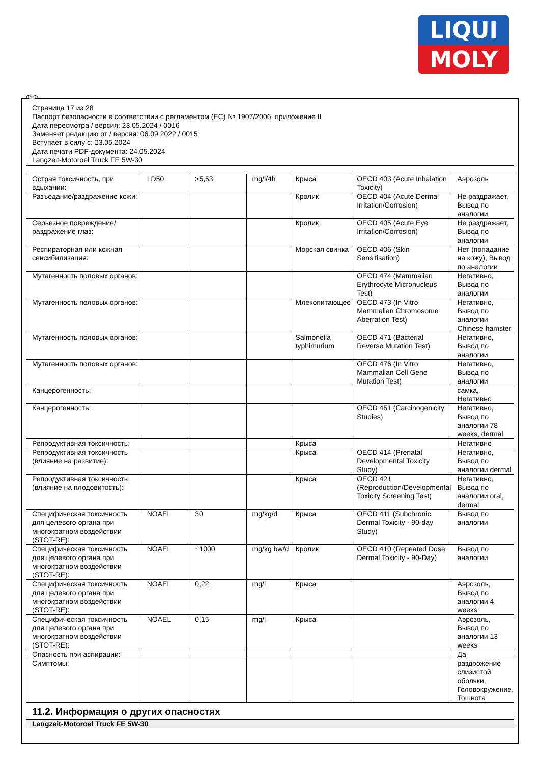LIQUI
MOLY
RUS
Страница 17 из 28
Паспорт безопасности в соответствии с регламентом (ЕС) № 1907/2006, приложение II
Дата пересмотра / версия: 23.05.2024 / 0016
Заменяет редакцию от / версия: 06.09.2022 / 0015
Вступает в силу с: 23.05.2024
Дата печати PDF-документа: 24.05.2024
Langzeit-Motoroel Truck FE 5W-30
| Острая токсичность, при вдыхании: | LD50 | >5,53 | mg/l/4h | Крыса | OECD 403 (Acute Inhalation Toxicity) | Аэрозоль |
| Разъедание/раздражение кожи: | | | | Кролик | OECD 404 (Acute Dermal Irritation/Corrosion) | Не раздражает, Вывод по аналогии |
| Серьезное повреждение/раздражение глаз: | | | | Кролик | OECD 405 (Acute Eye Irritation/Corrosion) | Не раздражает, Вывод по аналогии |
| Респираторная или кожная сенсибилизация: | | | | Морская свинка | OECD 406 (Skin Sensitisation) | Нет (попадание на кожу), Вывод по аналогии |
| Мутагенность половых органов: | | | | | OECD 474 (Mammalian Erythrocyte Micronucleus Test) | Негативно, Вывод по аналогии |
| Мутагенность половых органов: | | | | Млекопитающее | OECD 473 (In Vitro Mammalian Chromosome Aberration Test) | Негативно, Вывод по аналогии Chinese hamster |
| Мутагенность половых органов: | | | | Salmonella typhimurium | OECD 471 (Bacterial Reverse Mutation Test) | Негативно, Вывод по аналогии |
| Мутагенность половых органов: | | | | | OECD 476 (In Vitro Mammalian Cell Gene Mutation Test) | Негативно, Вывод по аналогии |
| Канцерогенность: | | | | | | самка, Негативно |
| Канцерогенность: | | | | | OECD 451 (Carcinogenicity Studies) | Негативно, Вывод по аналогии 78 weeks, dermal |
| Репродуктивная токсичность: | | | | Крыса | | Негативно |
| Репродуктивная токсичность (влияние на развитие): | | | | Крыса | OECD 414 (Prenatal Developmental Toxicity Study) | Негативно, Вывод по аналогии dermal |
| Репродуктивная токсичность (влияние на плодовитость): | | | | Крыса | OECD 421 (Reproduction/Developmental Toxicity Screening Test) | Негативно, Вывод по аналогии oral, dermal |
| Специфическая токсичность для целевого органа при многократном воздействии (STOT-RE): | NOAEL | 30 | mg/kg/d | Крыса | OECD 411 (Subchronic Dermal Toxicity - 90-day Study) | Вывод по аналогии |
| Специфическая токсичность для целевого органа при многократном воздействии (STOT-RE): | NOAEL | ~1000 | mg/kg bw/d | Кролик | OECD 410 (Repeated Dose Dermal Toxicity - 90-Day) | Вывод по аналогии |
| Специфическая токсичность для целевого органа при многократном воздействии (STOT-RE): | NOAEL | 0,22 | mg/l | Крыса | | Аэрозоль, Вывод по аналогии 4 weeks |
| Специфическая токсичность для целевого органа при многократном воздействии (STOT-RE): | NOAEL | 0,15 | mg/l | Крыса | | Аэрозоль, Вывод по аналогии 13 weeks |
| Опасность при аспирации: | | | | | | Да |
| Симптомы: | | | | | | раздрожение слизистой оболчки, Головокружение, Тошнота |
11.2. Информация о других опасностях
Langzeit-Motoroel Truck FE 5W-30